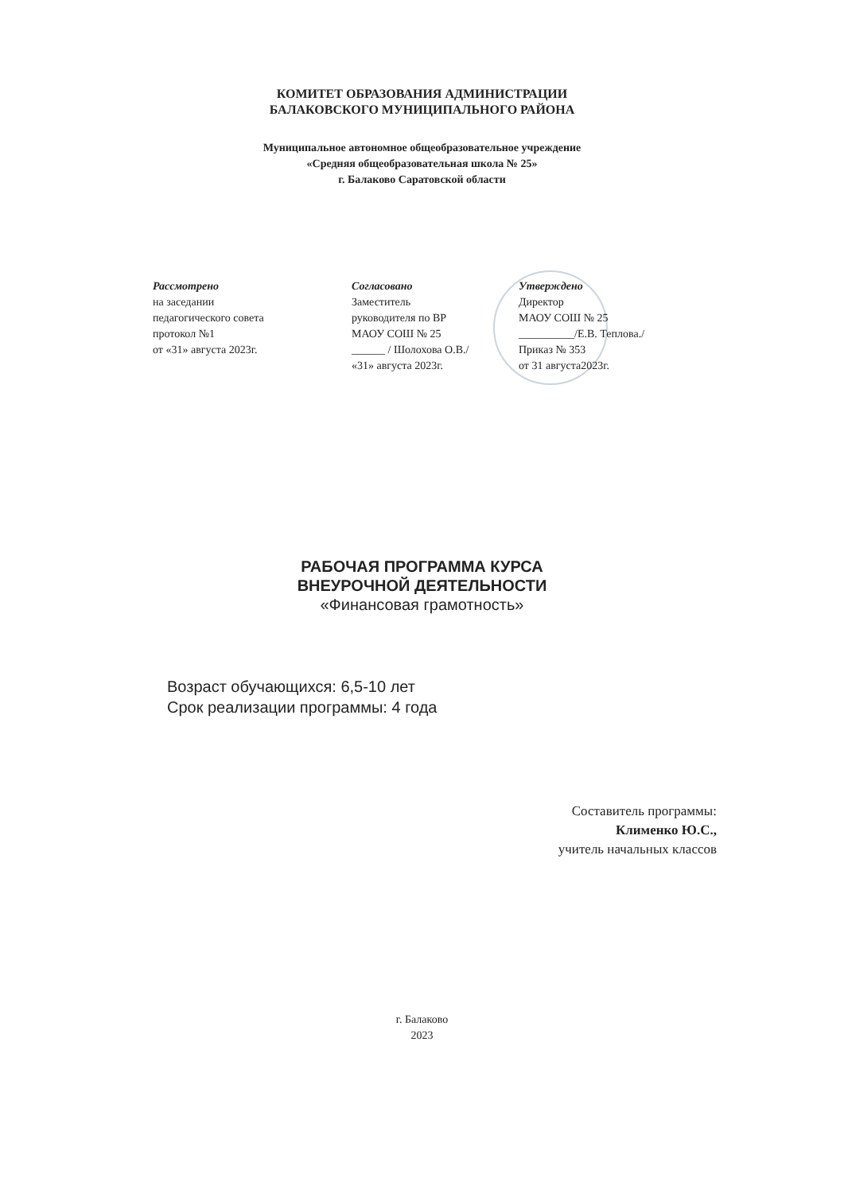КОМИТЕТ ОБРАЗОВАНИЯ АДМИНИСТРАЦИИ
БАЛАКОВСКОГО МУНИЦИПАЛЬНОГО РАЙОНА
Муниципальное автономное общеобразовательное учреждение
«Средняя общеобразовательная школа № 25»
г. Балаково Саратовской области
Рассмотрено
на заседании
педагогического совета
протокол №1
от «31» августа 2023г.
Согласовано
Заместитель
руководителя по ВР
МАОУ СОШ № 25
______ / Шолохова О.В./
«31» августа 2023г.
Утверждено
Директор
МАОУ СОШ № 25
__________/Е.В. Теплова./
Приказ № 353
от 31 августа2023г.
РАБОЧАЯ ПРОГРАММА КУРСА
ВНЕУРОЧНОЙ ДЕЯТЕЛЬНОСТИ
«Финансовая грамотность»
Возраст обучающихся: 6,5-10 лет
Срок реализации программы: 4 года
Составитель программы:
Клименко Ю.С.,
учитель начальных классов
г. Балаково
2023